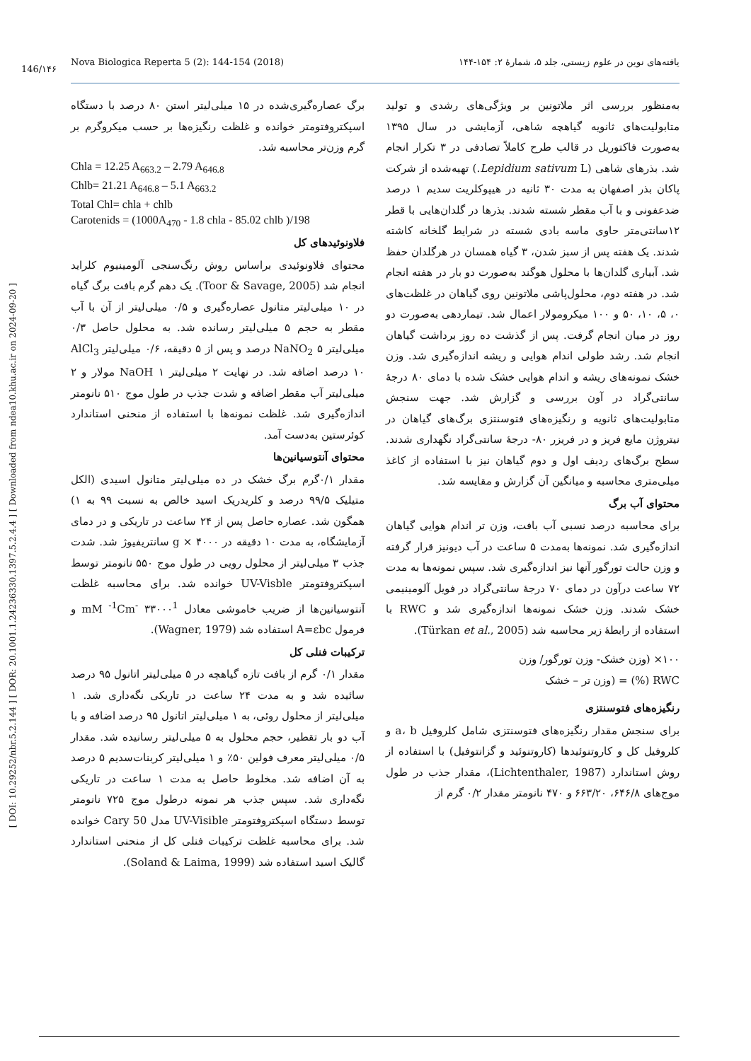Nova Biologica Reperta 5 (2): 144-154 (2018) یافته‌های نوین در علوم زیستی، جلد ۵، شمارهٔ ۲: ۱۵۴-۱۴۴
146/۱۴۶
[ DOI: 10.29252/nbr.5.2.144 ] [ DOR: 20.1001.1.24236330.1397.5.2.4.4 ] [ Downloaded from ndea10.khu.ac.ir on 2024-09-20 ]
به‌منظور بررسی اثر ملاتونین بر ویژگی‌های رشدی و تولید متابولیت‌های ثانویه گیاهچه شاهی، آزمایشی در سال ۱۳۹۵ به‌صورت فاکتوریل در قالب طرح کاملاً تصادفی در ۳ تکرار انجام شد. بذرهای شاهی (Lepidium sativum L.) تهیه‌شده از شرکت پاکان بذر اصفهان به مدت ۳۰ ثانیه در هیپوکلریت سدیم ۱ درصد ضدعفونی و با آب مقطر شسته شدند. بذرها در گلدان‌هایی با قطر ۱۲سانتی‌متر حاوی ماسه بادی شسته در شرایط گلخانه کاشته شدند. یک هفته پس از سبز شدن، ۳ گیاه همسان در هرگلدان حفظ شد. آبیاری گلدان‌ها با محلول هوگند به‌صورت دو بار در هفته انجام شد. در هفته دوم، محلول‌پاشی ملاتونین روی گیاهان در غلظت‌های ۰، ۵، ۱۰، ۵۰ و ۱۰۰ میکرومولار اعمال شد. تیماردهی به‌صورت دو روز در میان انجام گرفت. پس از گذشت ده روز برداشت گیاهان انجام شد. رشد طولی اندام هوایی و ریشه اندازه‌گیری شد. وزن خشک نمونه‌های ریشه و اندام هوایی خشک شده با دمای ۸۰ درجهٔ سانتی‌گراد در آون بررسی و گزارش شد. جهت سنجش متابولیت‌های ثانویه و رنگیزه‌های فتوسنتزی برگ‌های گیاهان در نیتروژن مایع فریز و در فریزر ۸۰- درجهٔ سانتی‌گراد نگهداری شدند. سطح برگ‌های ردیف اول و دوم گیاهان نیز با استفاده از کاغذ میلی‌متری محاسبه و میانگین آن گزارش و مقایسه شد.
محتوای آب برگ
برای محاسبه درصد نسبی آب بافت، وزن تر اندام هوایی گیاهان اندازه‌گیری شد. نمونه‌ها به‌مدت ۵ ساعت در آب دیونیز قرار گرفته و وزن حالت تورگور آنها نیز اندازه‌گیری شد. سپس نمونه‌ها به مدت ۷۲ ساعت درآون در دمای ۷۰ درجهٔ سانتی‌گراد در فویل آلومینیمی خشک شدند. وزن خشک نمونه‌ها اندازه‌گیری شد و RWC با استفاده از رابطهٔ زیر محاسبه شد (Türkan et al., 2005).
۱۰۰× (وزن خشک- وزن تورگور/ وزن
RWC (%) = (وزن تر – خشک
رنگیزه‌های فتوسنتزی
برای سنجش مقدار رنگیزه‌های فتوسنتزی شامل کلروفیل a، b و کلروفیل کل و کاروتنوئیدها (کاروتنوئید و گزانتوفیل) با استفاده از روش استاندارد (Lichtenthaler, 1987)، مقدار جذب در طول موج‌های ۶۴۶/۸، ۶۶۳/۲۰ و ۴۷۰ نانومتر مقدار ۰/۲ گرم از
برگ عصاره‌گیری‌شده در ۱۵ میلی‌لیتر استن ۸۰ درصد با دستگاه اسپکتروفتومتر خوانده و غلظت رنگیزه‌ها بر حسب میکروگرم بر گرم وزن‌تر محاسبه شد.
Chla = 12.25 A<sub>663.2</sub> – 2.79 A<sub>646.8</sub>
Chlb= 21.21 A<sub>646.8</sub> – 5.1 A<sub>663.2</sub>
Total Chl= chla + chlb
Carotenids = (1000A<sub>470</sub> - 1.8 chla - 85.02 chlb )/198
فلاونوئیدهای کل
محتوای فلاونوئیدی براساس روش رنگ‌سنجی آلومینیوم کلراید انجام شد (Toor & Savage, 2005). یک دهم گرم بافت برگ گیاه در ۱۰ میلی‌لیتر متانول عصاره‌گیری و ۰/۵ میلی‌لیتر از آن با آب مقطر به حجم ۵ میلی‌لیتر رسانده شد. به محلول حاصل ۰/۳ میلی‌لیتر NaNO<sub>2</sub> ۵ درصد و پس از ۵ دقیقه، ۰/۶ میلی‌لیتر AlCl<sub>3</sub> ۱۰ درصد اضافه شد. در نهایت ۲ میلی‌لیتر NaOH ۱ مولار و ۲ میلی‌لیتر آب مقطر اضافه و شدت جذب در طول موج ۵۱۰ نانومتر اندازه‌گیری شد. غلظت نمونه‌ها با استفاده از منحنی استاندارد کوئرستین به‌دست آمد.
محتوای آنتوسیانین‌ها
مقدار ۰/۱گرم برگ خشک در ده میلی‌لیتر متانول اسیدی (الکل متیلیک ۹۹/۵ درصد و کلریدریک اسید خالص به نسبت ۹۹ به ۱) همگون شد. عصاره حاصل پس از ۲۴ ساعت در تاریکی و در دمای آزمایشگاه، به مدت ۱۰ دقیقه در g × ۴۰۰۰ سانتریفیوژ شد. شدت جذب ۳ میلی‌لیتر از محلول رویی در طول موج ۵۵۰ نانومتر توسط اسپکتروفتومتر UV-Visble خوانده شد. برای محاسبه غلظت آنتوسیانین‌ها از ضریب خاموشی معادل mM <sup>-1</sup>Cm<sup>-</sup> ۳۳۰۰۰<sup>1</sup> و فرمول A=εbc استفاده شد (Wagner, 1979).
ترکیبات فنلی کل
مقدار ۰/۱ گرم از بافت تازه گیاهچه در ۵ میلی‌لیتر اتانول ۹۵ درصد سائیده شد و به مدت ۲۴ ساعت در تاریکی نگه‌داری شد. ۱ میلی‌لیتر از محلول روئی، به ۱ میلی‌لیتر اتانول ۹۵ درصد اضافه و با آب دو بار تقطیر، حجم محلول به ۵ میلی‌لیتر رسانیده شد. مقدار ۰/۵ میلی‌لیتر معرف فولین ۵۰٪ و ۱ میلی‌لیتر کربنات‌سدیم ۵ درصد به آن اضافه شد. مخلوط حاصل به مدت ۱ ساعت در تاریکی نگه‌داری شد. سپس جذب هر نمونه درطول موج ۷۲۵ نانومتر توسط دستگاه اسپکتروفتومتر UV-Visible مدل Cary 50 خوانده شد. برای محاسبه غلظت ترکیبات فنلی کل از منحنی استاندارد گالیک اسید استفاده شد (Soland & Laima, 1999).